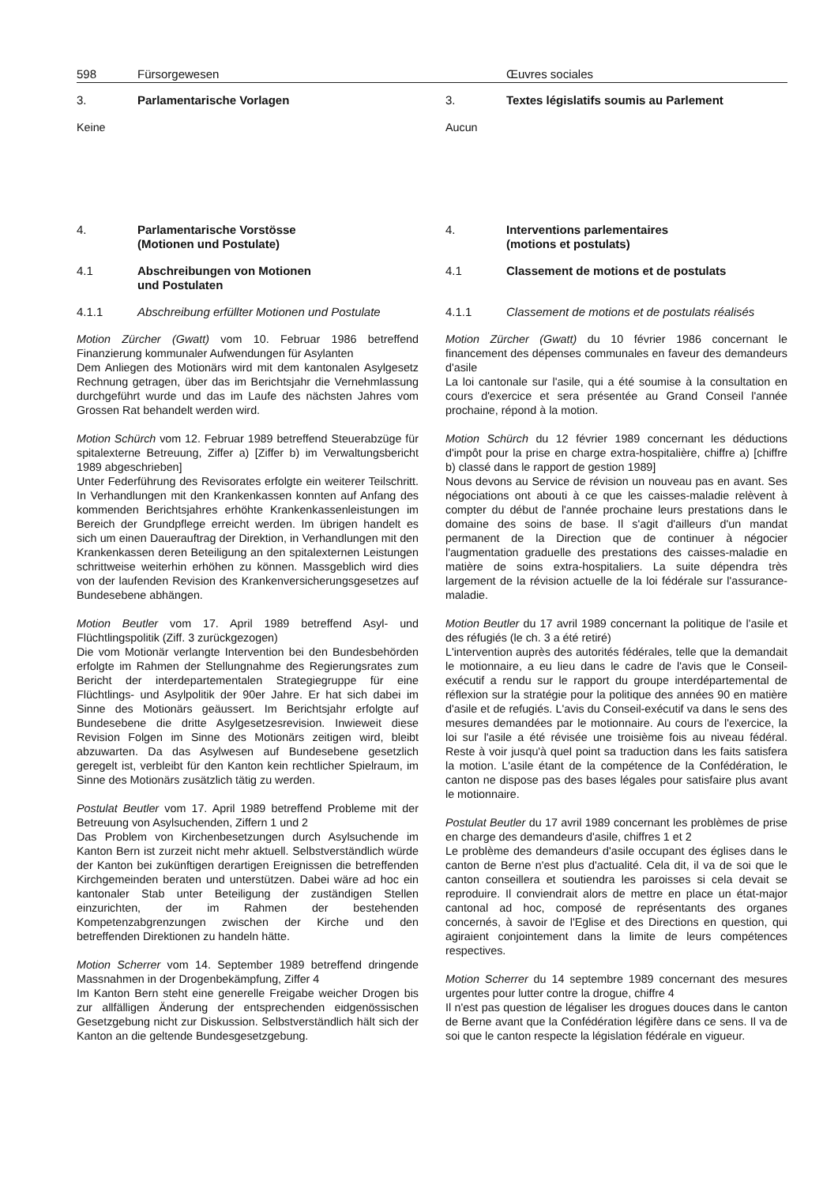598 Fürsorgewesen Œuvres sociales
3. Parlamentarische Vorlagen
Keine
4. Parlamentarische Vorstösse
(Motionen und Postulate)
4.1 Abschreibungen von Motionen
und Postulaten
4.1.1 Abschreibung erfüllter Motionen und Postulate
Motion Zürcher (Gwatt) vom 10. Februar 1986 betreffend Finanzierung kommunaler Aufwendungen für Asylanten
Dem Anliegen des Motionärs wird mit dem kantonalen Asylgesetz Rechnung getragen, über das im Berichtsjahr die Vernehmlassung durchgeführt wurde und das im Laufe des nächsten Jahres vom Grossen Rat behandelt werden wird.
Motion Schürch vom 12. Februar 1989 betreffend Steuerabzüge für spitalexterne Betreuung, Ziffer a) [Ziffer b) im Verwaltungsbericht 1989 abgeschrieben]
Unter Federführung des Revisorates erfolgte ein weiterer Teilschritt. In Verhandlungen mit den Krankenkassen konnten auf Anfang des kommenden Berichtsjahres erhöhte Krankenkassenleistungen im Bereich der Grundpflege erreicht werden. Im übrigen handelt es sich um einen Dauerauftrag der Direktion, in Verhandlungen mit den Krankenkassen deren Beteiligung an den spitalexternen Leistungen schrittweise weiterhin erhöhen zu können. Massgeblich wird dies von der laufenden Revision des Krankenversicherungsgesetzes auf Bundesebene abhängen.
Motion Beutler vom 17. April 1989 betreffend Asyl- und Flüchtlingspolitik (Ziff. 3 zurückgezogen)
Die vom Motionär verlangte Intervention bei den Bundesbehörden erfolgte im Rahmen der Stellungnahme des Regierungsrates zum Bericht der interdepartementalen Strategiegruppe für eine Flüchtlings- und Asylpolitik der 90er Jahre. Er hat sich dabei im Sinne des Motionärs geäussert. Im Berichtsjahr erfolgte auf Bundesebene die dritte Asylgesetzesrevision. Inwieweit diese Revision Folgen im Sinne des Motionärs zeitigen wird, bleibt abzuwarten. Da das Asylwesen auf Bundesebene gesetzlich geregelt ist, verbleibt für den Kanton kein rechtlicher Spielraum, im Sinne des Motionärs zusätzlich tätig zu werden.
Postulat Beutler vom 17. April 1989 betreffend Probleme mit der Betreuung von Asylsuchenden, Ziffern 1 und 2
Das Problem von Kirchenbesetzungen durch Asylsuchende im Kanton Bern ist zurzeit nicht mehr aktuell. Selbstverständlich würde der Kanton bei zukünftigen derartigen Ereignissen die betreffenden Kirchgemeinden beraten und unterstützen. Dabei wäre ad hoc ein kantonaler Stab unter Beteiligung der zuständigen Stellen einzurichten, der im Rahmen der bestehenden Kompetenzabgrenzungen zwischen der Kirche und den betreffenden Direktionen zu handeln hätte.
Motion Scherrer vom 14. September 1989 betreffend dringende Massnahmen in der Drogenbekämpfung, Ziffer 4
Im Kanton Bern steht eine generelle Freigabe weicher Drogen bis zur allfälligen Änderung der entsprechenden eidgenössischen Gesetzgebung nicht zur Diskussion. Selbstverständlich hält sich der Kanton an die geltende Bundesgesetzgebung.
3. Textes législatifs soumis au Parlement
Aucun
4. Interventions parlementaires
(motions et postulats)
4.1 Classement de motions et de postulats
4.1.1 Classement de motions et de postulats réalisés
Motion Zürcher (Gwatt) du 10 février 1986 concernant le financement des dépenses communales en faveur des demandeurs d'asile
La loi cantonale sur l'asile, qui a été soumise à la consultation en cours d'exercice et sera présentée au Grand Conseil l'année prochaine, répond à la motion.
Motion Schürch du 12 février 1989 concernant les déductions d'impôt pour la prise en charge extra-hospitalière, chiffre a) [chiffre b) classé dans le rapport de gestion 1989]
Nous devons au Service de révision un nouveau pas en avant. Ses négociations ont abouti à ce que les caisses-maladie relèvent à compter du début de l'année prochaine leurs prestations dans le domaine des soins de base. Il s'agit d'ailleurs d'un mandat permanent de la Direction que de continuer à négocier l'augmentation graduelle des prestations des caisses-maladie en matière de soins extra-hospitaliers. La suite dépendra très largement de la révision actuelle de la loi fédérale sur l'assurance-maladie.
Motion Beutler du 17 avril 1989 concernant la politique de l'asile et des réfugiés (le ch. 3 a été retiré)
L'intervention auprès des autorités fédérales, telle que la demandait le motionnaire, a eu lieu dans le cadre de l'avis que le Conseil-exécutif a rendu sur le rapport du groupe interdépartemental de réflexion sur la stratégie pour la politique des années 90 en matière d'asile et de refugiés. L'avis du Conseil-exécutif va dans le sens des mesures demandées par le motionnaire. Au cours de l'exercice, la loi sur l'asile a été révisée une troisième fois au niveau fédéral. Reste à voir jusqu'à quel point sa traduction dans les faits satisfera la motion. L'asile étant de la compétence de la Confédération, le canton ne dispose pas des bases légales pour satisfaire plus avant le motionnaire.
Postulat Beutler du 17 avril 1989 concernant les problèmes de prise en charge des demandeurs d'asile, chiffres 1 et 2
Le problème des demandeurs d'asile occupant des églises dans le canton de Berne n'est plus d'actualité. Cela dit, il va de soi que le canton conseillera et soutiendra les paroisses si cela devait se reproduire. Il conviendrait alors de mettre en place un état-major cantonal ad hoc, composé de représentants des organes concernés, à savoir de l'Eglise et des Directions en question, qui agiraient conjointement dans la limite de leurs compétences respectives.
Motion Scherrer du 14 septembre 1989 concernant des mesures urgentes pour lutter contre la drogue, chiffre 4
Il n'est pas question de légaliser les drogues douces dans le canton de Berne avant que la Confédération légifère dans ce sens. Il va de soi que le canton respecte la législation fédérale en vigueur.